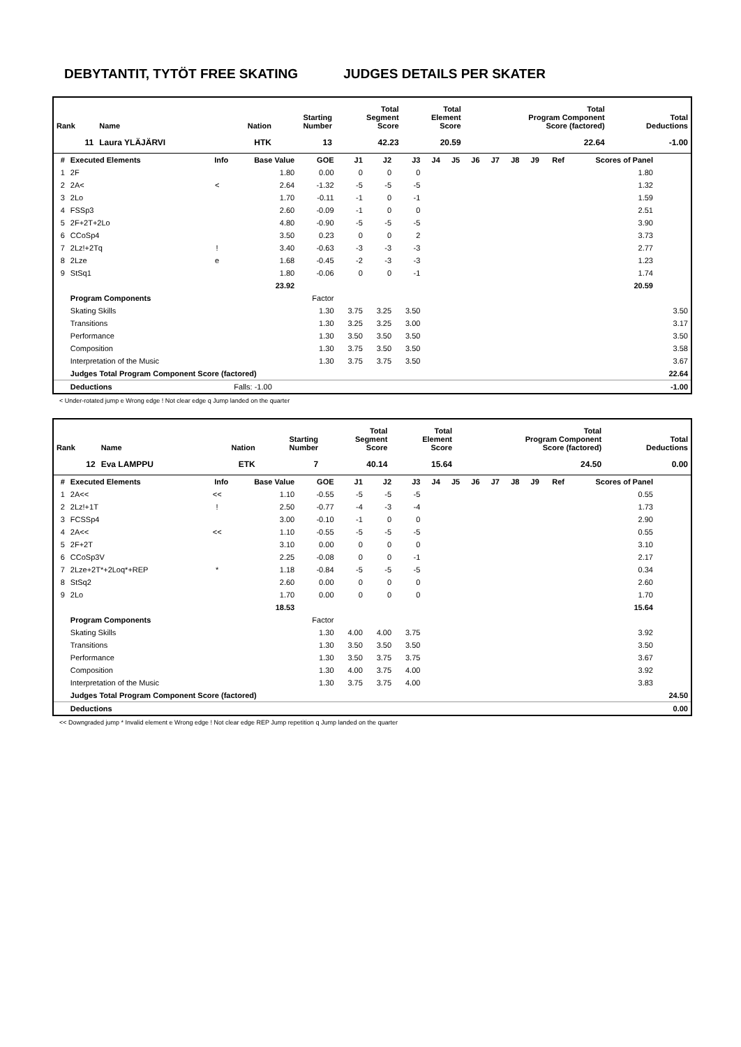DEBYTANTIT, TYTÖT FREE SKATING JUDGES DETAILS PER SKATER
| Rank | Name | Nation | Starting Number | Total Segment Score | Total Element Score | Total Program Component Score (factored) | Total Deductions |
| --- | --- | --- | --- | --- | --- | --- | --- |
| 11 | Laura YLÄJÄRVI | HTK | 13 | 42.23 | 20.59 | 22.64 | -1.00 |
| # | Executed Elements | Info | Base Value | GOE | J1 | J2 | J3 | J4 | J5 | J6 | J7 | J8 | J9 | Ref | Scores of Panel | |
| --- | --- | --- | --- | --- | --- | --- | --- | --- | --- | --- | --- | --- | --- | --- | --- | --- |
| 1 | 2F | | 1.80 | 0.00 | 0 | 0 | 0 | | | | | | | | 1.80 | |
| 2 | 2A< | < | 2.64 | -1.32 | -5 | -5 | -5 | | | | | | | | 1.32 | |
| 3 | 2Lo | | 1.70 | -0.11 | -1 | 0 | -1 | | | | | | | | 1.59 | |
| 4 | FSSp3 | | 2.60 | -0.09 | -1 | 0 | 0 | | | | | | | | 2.51 | |
| 5 | 2F+2T+2Lo | | 4.80 | -0.90 | -5 | -5 | -5 | | | | | | | | 3.90 | |
| 6 | CCoSp4 | | 3.50 | 0.23 | 0 | 0 | 2 | | | | | | | | 3.73 | |
| 7 | 2Lz!+2Tq | ! | 3.40 | -0.63 | -3 | -3 | -3 | | | | | | | | 2.77 | |
| 8 | 2Lze | e | 1.68 | -0.45 | -2 | -3 | -3 | | | | | | | | 1.23 | |
| 9 | StSq1 | | 1.80 | -0.06 | 0 | 0 | -1 | | | | | | | | 1.74 | |
| | | | 23.92 | | | | | | | | | | | | 20.59 | |
| | Program Components | | | Factor | | | | | | | | | | | | |
| | Skating Skills | | | 1.30 | 3.75 | 3.25 | 3.50 | | | | | | | | | 3.50 |
| | Transitions | | | 1.30 | 3.25 | 3.25 | 3.00 | | | | | | | | | 3.17 |
| | Performance | | | 1.30 | 3.50 | 3.50 | 3.50 | | | | | | | | | 3.50 |
| | Composition | | | 1.30 | 3.75 | 3.50 | 3.50 | | | | | | | | | 3.58 |
| | Interpretation of the Music | | | 1.30 | 3.75 | 3.75 | 3.50 | | | | | | | | | 3.67 |
| | Judges Total Program Component Score (factored) | | | | | | | | | | | | | | | 22.64 |
| | Deductions | | Falls: -1.00 | | | | | | | | | | | | | -1.00 |
< Under-rotated jump e Wrong edge ! Not clear edge q Jump landed on the quarter
| Rank | Name | Nation | Starting Number | Total Segment Score | Total Element Score | Total Program Component Score (factored) | Total Deductions |
| --- | --- | --- | --- | --- | --- | --- | --- |
| 12 | Eva LAMPPU | ETK | 7 | 40.14 | 15.64 | 24.50 | 0.00 |
| # | Executed Elements | Info | Base Value | GOE | J1 | J2 | J3 | J4 | J5 | J6 | J7 | J8 | J9 | Ref | Scores of Panel | |
| --- | --- | --- | --- | --- | --- | --- | --- | --- | --- | --- | --- | --- | --- | --- | --- | --- |
| 1 | 2A<< | << | 1.10 | -0.55 | -5 | -5 | -5 | | | | | | | | 0.55 | |
| 2 | 2Lz!+1T | ! | 2.50 | -0.77 | -4 | -3 | -4 | | | | | | | | 1.73 | |
| 3 | FCSSp4 | | 3.00 | -0.10 | -1 | 0 | 0 | | | | | | | | 2.90 | |
| 4 | 2A<< | << | 1.10 | -0.55 | -5 | -5 | -5 | | | | | | | | 0.55 | |
| 5 | 2F+2T | | 3.10 | 0.00 | 0 | 0 | 0 | | | | | | | | 3.10 | |
| 6 | CCoSp3V | | 2.25 | -0.08 | 0 | 0 | -1 | | | | | | | | 2.17 | |
| 7 | 2Lze+2T*+2Loq*+REP | * | 1.18 | -0.84 | -5 | -5 | -5 | | | | | | | | 0.34 | |
| 8 | StSq2 | | 2.60 | 0.00 | 0 | 0 | 0 | | | | | | | | 2.60 | |
| 9 | 2Lo | | 1.70 | 0.00 | 0 | 0 | 0 | | | | | | | | 1.70 | |
| | | | 18.53 | | | | | | | | | | | | 15.64 | |
| | Program Components | | | Factor | | | | | | | | | | | | |
| | Skating Skills | | | 1.30 | 4.00 | 4.00 | 3.75 | | | | | | | | 3.92 | |
| | Transitions | | | 1.30 | 3.50 | 3.50 | 3.50 | | | | | | | | 3.50 | |
| | Performance | | | 1.30 | 3.50 | 3.75 | 3.75 | | | | | | | | 3.67 | |
| | Composition | | | 1.30 | 4.00 | 3.75 | 4.00 | | | | | | | | 3.92 | |
| | Interpretation of the Music | | | 1.30 | 3.75 | 3.75 | 4.00 | | | | | | | | 3.83 | |
| | Judges Total Program Component Score (factored) | | | | | | | | | | | | | | | 24.50 |
| | Deductions | | | | | | | | | | | | | | | 0.00 |
<< Downgraded jump * Invalid element e Wrong edge ! Not clear edge REP Jump repetition q Jump landed on the quarter